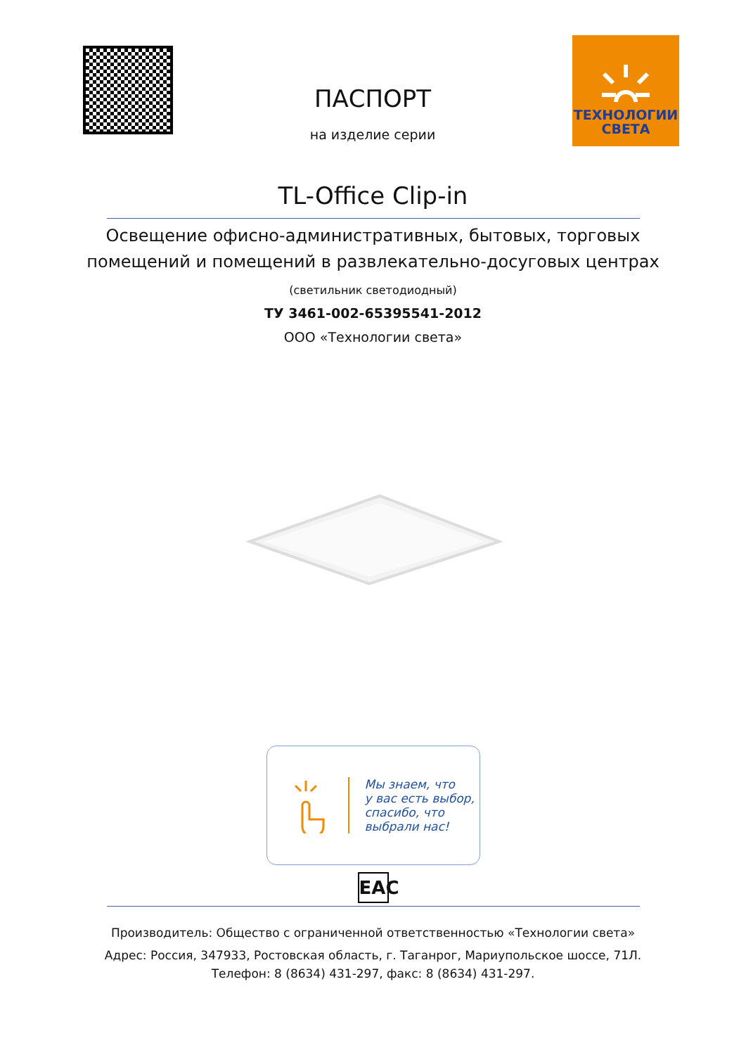ПАСПОРТ
на изделие серии
ТЕХНОЛОГИИ
СВЕТА
TL-Office Clip-in
Освещение офисно-административных, бытовых, торговых
помещений и помещений в развлекательно-досуговых центрах
(светильник светодиодный)
ТУ 3461-002-65395541-2012
ООО «Технологии света»
Мы знаем, что
у вас есть выбор,
спасибо, что
выбрали нас!
EAC
Производитель: Общество с ограниченной ответственностью «Технологии света»
Адрес: Россия, 347933, Ростовская область, г. Таганрог, Мариупольское шоссе, 71Л.
Телефон: 8 (8634) 431-297, факс: 8 (8634) 431-297.